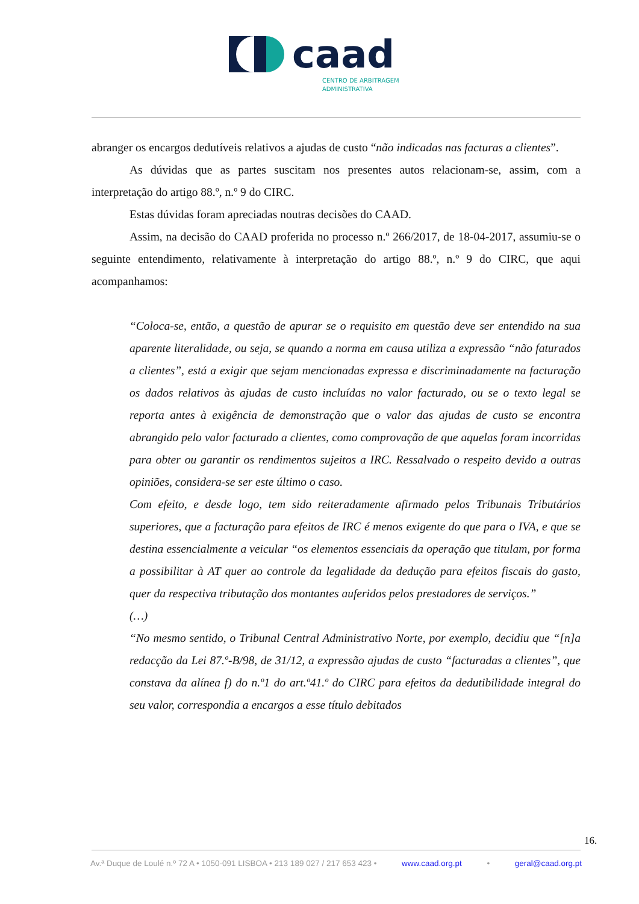caad
CENTRO DE ARBITRAGEM
ADMINISTRATIVA
abranger os encargos dedutíveis relativos a ajudas de custo “não indicadas nas facturas a clientes”.
As dúvidas que as partes suscitam nos presentes autos relacionam-se, assim, com a interpretação do artigo 88.º, n.º 9 do CIRC.
Estas dúvidas foram apreciadas noutras decisões do CAAD.
Assim, na decisão do CAAD proferida no processo n.º 266/2017, de 18-04-2017, assumiu-se o seguinte entendimento, relativamente à interpretação do artigo 88.º, n.º 9 do CIRC, que aqui acompanhamos:
“Coloca-se, então, a questão de apurar se o requisito em questão deve ser entendido na sua aparente literalidade, ou seja, se quando a norma em causa utiliza a expressão “não faturados a clientes”, está a exigir que sejam mencionadas expressa e discriminadamente na facturação os dados relativos às ajudas de custo incluídas no valor facturado, ou se o texto legal se reporta antes à exigência de demonstração que o valor das ajudas de custo se encontra abrangido pelo valor facturado a clientes, como comprovação de que aquelas foram incorridas para obter ou garantir os rendimentos sujeitos a IRC. Ressalvado o respeito devido a outras opiniões, considera-se ser este último o caso.
Com efeito, e desde logo, tem sido reiteradamente afirmado pelos Tribunais Tributários superiores, que a facturação para efeitos de IRC é menos exigente do que para o IVA, e que se destina essencialmente a veicular “os elementos essenciais da operação que titulam, por forma a possibilitar à AT quer ao controle da legalidade da dedução para efeitos fiscais do gasto, quer da respectiva tributação dos montantes auferidos pelos prestadores de serviços.”
(…)
“No mesmo sentido, o Tribunal Central Administrativo Norte, por exemplo, decidiu que “[n]a redacção da Lei 87.º-B/98, de 31/12, a expressão ajudas de custo “facturadas a clientes”, que constava da alínea f) do n.º1 do art.º41.º do CIRC para efeitos da dedutibilidade integral do seu valor, correspondia a encargos a esse título debitados
16.
Av.ª Duque de Loulé n.º 72 A • 1050-091 LISBOA • 213 189 027 / 217 653 423 • www.caad.org.pt • geral@caad.org.pt